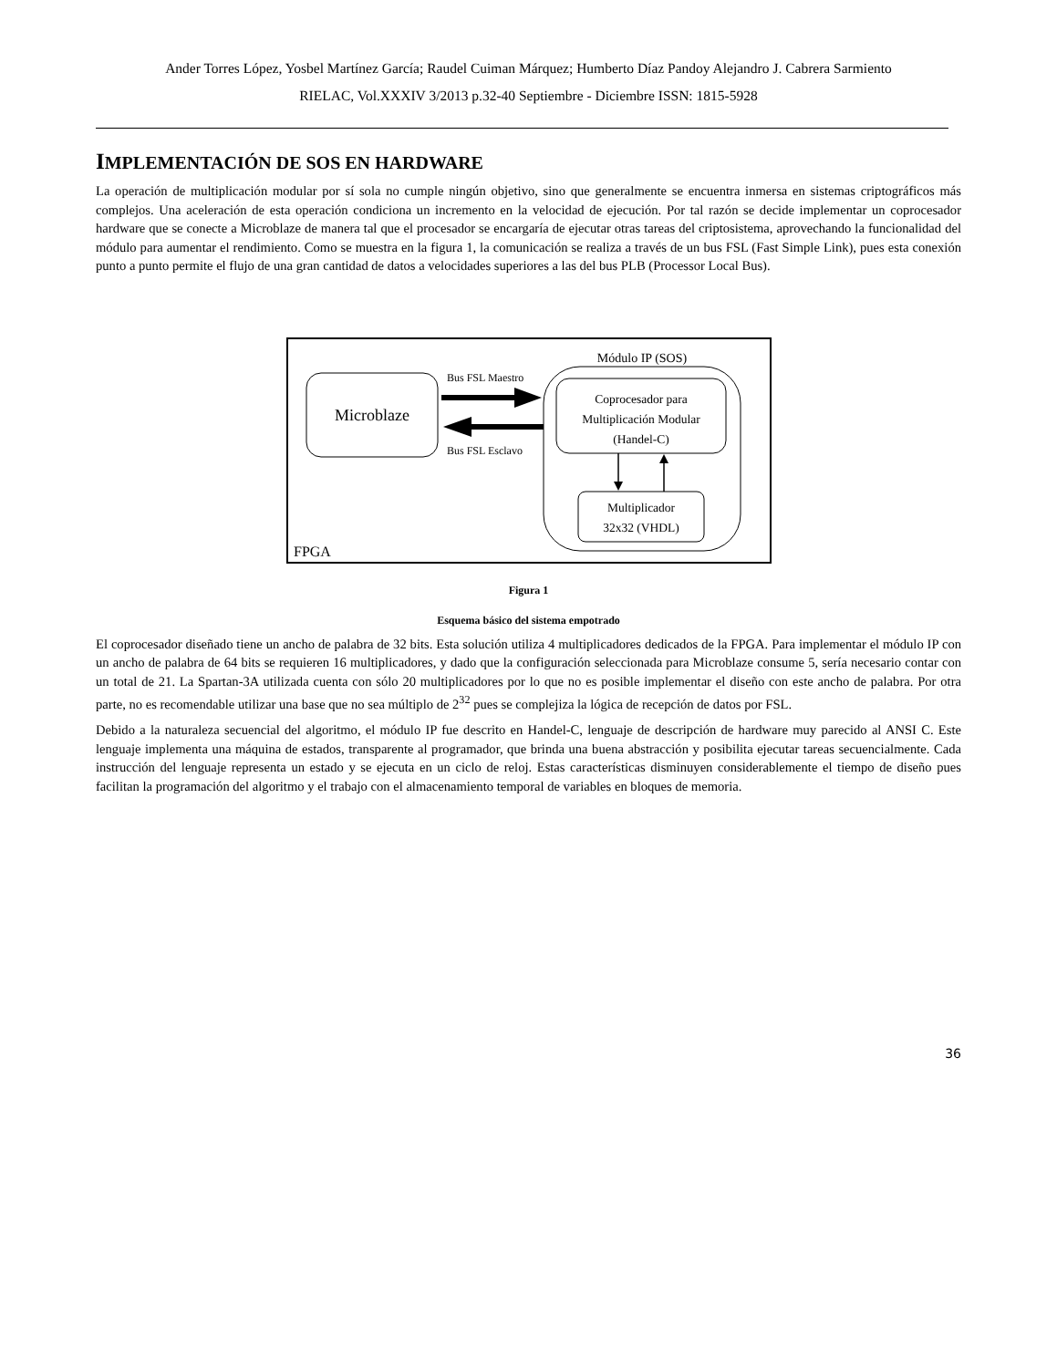Ander Torres López, Yosbel Martínez García; Raudel Cuiman Márquez; Humberto Díaz Pandoy Alejandro J. Cabrera Sarmiento
RIELAC, Vol.XXXIV 3/2013 p.32-40 Septiembre - Diciembre ISSN: 1815-5928
IMPLEMENTACIÓN DE SOS EN HARDWARE
La operación de multiplicación modular por sí sola no cumple ningún objetivo, sino que generalmente se encuentra inmersa en sistemas criptográficos más complejos. Una aceleración de esta operación condiciona un incremento en la velocidad de ejecución. Por tal razón se decide implementar un coprocesador hardware que se conecte a Microblaze de manera tal que el procesador se encargaría de ejecutar otras tareas del criptosistema, aprovechando la funcionalidad del módulo para aumentar el rendimiento. Como se muestra en la figura 1, la comunicación se realiza a través de un bus FSL (Fast Simple Link), pues esta conexión punto a punto permite el flujo de una gran cantidad de datos a velocidades superiores a las del bus PLB (Processor Local Bus).
Microblaze
Módulo IP (SOS)
Coprocesador para
Multiplicación Modular
(Handel-C)
Multiplicador
32x32 (VHDL)
Bus FSL Maestro
Bus FSL Esclavo
FPGA
Figura 1
Esquema básico del sistema empotrado
El coprocesador diseñado tiene un ancho de palabra de 32 bits. Esta solución utiliza 4 multiplicadores dedicados de la FPGA. Para implementar el módulo IP con un ancho de palabra de 64 bits se requieren 16 multiplicadores, y dado que la configuración seleccionada para Microblaze consume 5, sería necesario contar con un total de 21. La Spartan-3A utilizada cuenta con sólo 20 multiplicadores por lo que no es posible implementar el diseño con este ancho de palabra. Por otra parte, no es recomendable utilizar una base que no sea múltiplo de 2<sup>32</sup> pues se complejiza la lógica de recepción de datos por FSL.
Debido a la naturaleza secuencial del algoritmo, el módulo IP fue descrito en Handel-C, lenguaje de descripción de hardware muy parecido al ANSI C. Este lenguaje implementa una máquina de estados, transparente al programador, que brinda una buena abstracción y posibilita ejecutar tareas secuencialmente. Cada instrucción del lenguaje representa un estado y se ejecuta en un ciclo de reloj. Estas características disminuyen considerablemente el tiempo de diseño pues facilitan la programación del algoritmo y el trabajo con el almacenamiento temporal de variables en bloques de memoria.
36